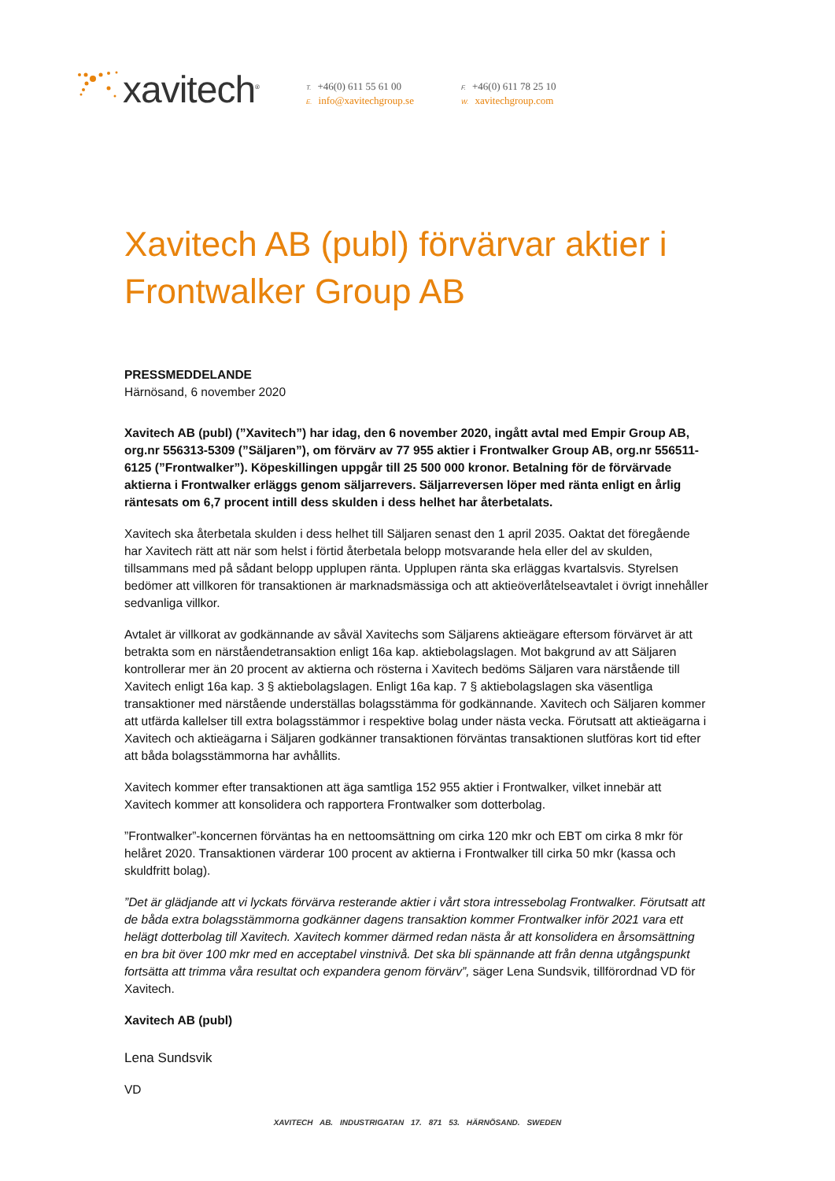xavitech<sup>®</sup>
T. +46(0) 611 55 61 00
E. info@xavitechgroup.se
F. +46(0) 611 78 25 10
W. xavitechgroup.com
Xavitech AB (publ) förvärvar aktier i Frontwalker Group AB
PRESSMEDDELANDE
Härnösand, 6 november 2020
Xavitech AB (publ) (”Xavitech”) har idag, den 6 november 2020, ingått avtal med Empir Group AB, org.nr 556313-5309 (”Säljaren”), om förvärv av 77 955 aktier i Frontwalker Group AB, org.nr 556511-6125 (”Frontwalker”). Köpeskillingen uppgår till 25 500 000 kronor. Betalning för de förvärvade aktierna i Frontwalker erläggs genom säljarrevers. Säljarreversen löper med ränta enligt en årlig räntesats om 6,7 procent intill dess skulden i dess helhet har återbetalats.
Xavitech ska återbetala skulden i dess helhet till Säljaren senast den 1 april 2035. Oaktat det föregående har Xavitech rätt att när som helst i förtid återbetala belopp motsvarande hela eller del av skulden, tillsammans med på sådant belopp upplupen ränta. Upplupen ränta ska erläggas kvartalsvis. Styrelsen bedömer att villkoren för transaktionen är marknadsmässiga och att aktieöverlåtelseavtalet i övrigt innehåller sedvanliga villkor.
Avtalet är villkorat av godkännande av såväl Xavitechs som Säljarens aktieägare eftersom förvärvet är att betrakta som en närståendetransaktion enligt 16a kap. aktiebolagslagen. Mot bakgrund av att Säljaren kontrollerar mer än 20 procent av aktierna och rösterna i Xavitech bedöms Säljaren vara närstående till Xavitech enligt 16a kap. 3 § aktiebolagslagen. Enligt 16a kap. 7 § aktiebolagslagen ska väsentliga transaktioner med närstående underställas bolagsstämma för godkännande. Xavitech och Säljaren kommer att utfärda kallelser till extra bolagsstämmor i respektive bolag under nästa vecka. Förutsatt att aktieägarna i Xavitech och aktieägarna i Säljaren godkänner transaktionen förväntas transaktionen slutföras kort tid efter att båda bolagsstämmorna har avhållits.
Xavitech kommer efter transaktionen att äga samtliga 152 955 aktier i Frontwalker, vilket innebär att Xavitech kommer att konsolidera och rapportera Frontwalker som dotterbolag.
”Frontwalker”-koncernen förväntas ha en nettoomsättning om cirka 120 mkr och EBT om cirka 8 mkr för helåret 2020. Transaktionen värderar 100 procent av aktierna i Frontwalker till cirka 50 mkr (kassa och skuldfritt bolag).
”Det är glädjande att vi lyckats förvärva resterande aktier i vårt stora intressebolag Frontwalker. Förutsatt att de båda extra bolagsstämmorna godkänner dagens transaktion kommer Frontwalker inför 2021 vara ett helägt dotterbolag till Xavitech. Xavitech kommer därmed redan nästa år att konsolidera en årsomsättning en bra bit över 100 mkr med en acceptabel vinstnivå. Det ska bli spännande att från denna utgångspunkt fortsätta att trimma våra resultat och expandera genom förvärv”, säger Lena Sundsvik, tillförordnad VD för Xavitech.
Xavitech AB (publ)
Lena Sundsvik
VD
XAVITECH AB. INDUSTRIGATAN 17. 871 53. HÄRNÖSAND. SWEDEN